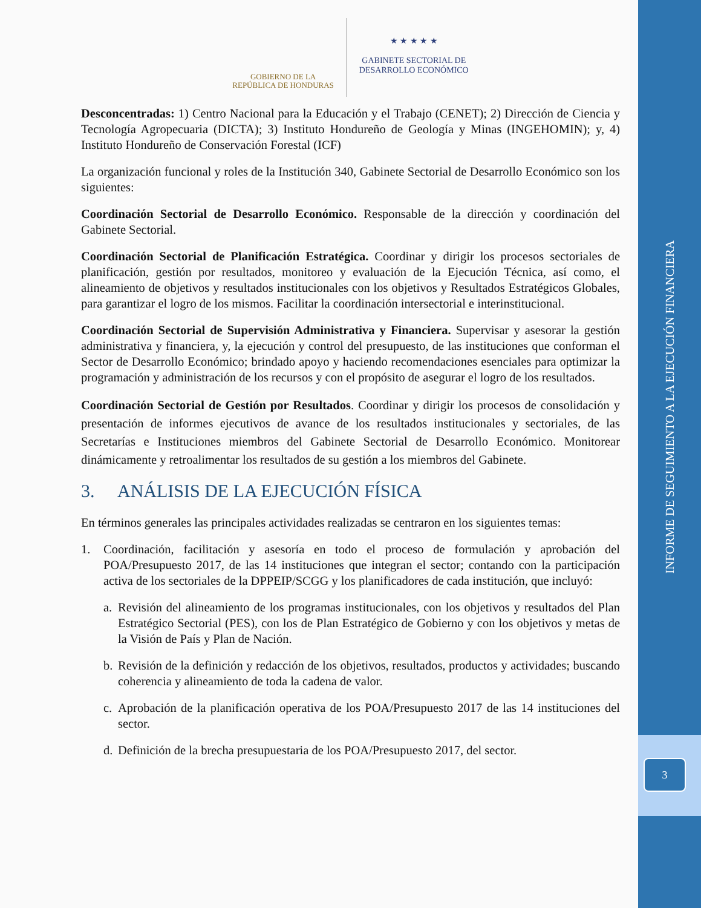INFORME DE SEGUIMIENTO A LA EJECUCIÓN FINANCIERA
3
GOBIERNO DE LA
REPÚBLICA DE HONDURAS
★ ★ ★ ★ ★
GABINETE SECTORIAL DE
DESARROLLO ECONÓMICO
Desconcentradas: 1) Centro Nacional para la Educación y el Trabajo (CENET); 2) Dirección de Ciencia y Tecnología Agropecuaria (DICTA); 3) Instituto Hondureño de Geología y Minas (INGEHOMIN); y, 4) Instituto Hondureño de Conservación Forestal (ICF)
La organización funcional y roles de la Institución 340, Gabinete Sectorial de Desarrollo Económico son los siguientes:
Coordinación Sectorial de Desarrollo Económico. Responsable de la dirección y coordinación del Gabinete Sectorial.
Coordinación Sectorial de Planificación Estratégica. Coordinar y dirigir los procesos sectoriales de planificación, gestión por resultados, monitoreo y evaluación de la Ejecución Técnica, así como, el alineamiento de objetivos y resultados institucionales con los objetivos y Resultados Estratégicos Globales, para garantizar el logro de los mismos. Facilitar la coordinación intersectorial e interinstitucional.
Coordinación Sectorial de Supervisión Administrativa y Financiera. Supervisar y asesorar la gestión administrativa y financiera, y, la ejecución y control del presupuesto, de las instituciones que conforman el Sector de Desarrollo Económico; brindado apoyo y haciendo recomendaciones esenciales para optimizar la programación y administración de los recursos y con el propósito de asegurar el logro de los resultados.
Coordinación Sectorial de Gestión por Resultados. Coordinar y dirigir los procesos de consolidación y presentación de informes ejecutivos de avance de los resultados institucionales y sectoriales, de las Secretarías e Instituciones miembros del Gabinete Sectorial de Desarrollo Económico. Monitorear dinámicamente y retroalimentar los resultados de su gestión a los miembros del Gabinete.
3. ANÁLISIS DE LA EJECUCIÓN FÍSICA
En términos generales las principales actividades realizadas se centraron en los siguientes temas:
1. Coordinación, facilitación y asesoría en todo el proceso de formulación y aprobación del POA/Presupuesto 2017, de las 14 instituciones que integran el sector; contando con la participación activa de los sectoriales de la DPPEIP/SCGG y los planificadores de cada institución, que incluyó:
a.
Revisión del alineamiento de los programas institucionales, con los objetivos y resultados del Plan Estratégico Sectorial (PES), con los de Plan Estratégico de Gobierno y con los objetivos y metas de la Visión de País y Plan de Nación.
b.
Revisión de la definición y redacción de los objetivos, resultados, productos y actividades; buscando coherencia y alineamiento de toda la cadena de valor.
c.
Aprobación de la planificación operativa de los POA/Presupuesto 2017 de las 14 instituciones del sector.
d.
Definición de la brecha presupuestaria de los POA/Presupuesto 2017, del sector.